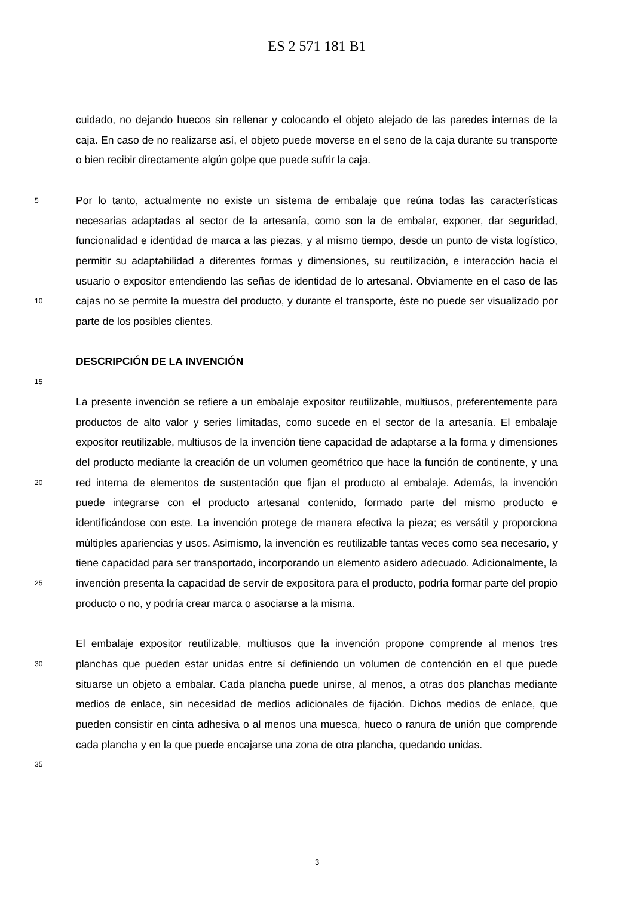ES 2 571 181 B1
cuidado, no dejando huecos sin rellenar y colocando el objeto alejado de las paredes internas de la caja. En caso de no realizarse así, el objeto puede moverse en el seno de la caja durante su transporte o bien recibir directamente algún golpe que puede sufrir la caja.
5
10
Por lo tanto, actualmente no existe un sistema de embalaje que reúna todas las características necesarias adaptadas al sector de la artesanía, como son la de embalar, exponer, dar seguridad, funcionalidad e identidad de marca a las piezas, y al mismo tiempo, desde un punto de vista logístico, permitir su adaptabilidad a diferentes formas y dimensiones, su reutilización, e interacción hacia el usuario o expositor entendiendo las señas de identidad de lo artesanal. Obviamente en el caso de las cajas no se permite la muestra del producto, y durante el transporte, éste no puede ser visualizado por parte de los posibles clientes.
15
DESCRIPCIÓN DE LA INVENCIÓN
20
25
La presente invención se refiere a un embalaje expositor reutilizable, multiusos, preferentemente para productos de alto valor y series limitadas, como sucede en el sector de la artesanía. El embalaje expositor reutilizable, multiusos de la invención tiene capacidad de adaptarse a la forma y dimensiones del producto mediante la creación de un volumen geométrico que hace la función de continente, y una red interna de elementos de sustentación que fijan el producto al embalaje. Además, la invención puede integrarse con el producto artesanal contenido, formado parte del mismo producto e identificándose con este. La invención protege de manera efectiva la pieza; es versátil y proporciona múltiples apariencias y usos. Asimismo, la invención es reutilizable tantas veces como sea necesario, y tiene capacidad para ser transportado, incorporando un elemento asidero adecuado. Adicionalmente, la invención presenta la capacidad de servir de expositora para el producto, podría formar parte del propio producto o no, y podría crear marca o asociarse a la misma.
30
35
El embalaje expositor reutilizable, multiusos que la invención propone comprende al menos tres planchas que pueden estar unidas entre sí definiendo un volumen de contención en el que puede situarse un objeto a embalar. Cada plancha puede unirse, al menos, a otras dos planchas mediante medios de enlace, sin necesidad de medios adicionales de fijación. Dichos medios de enlace, que pueden consistir en cinta adhesiva o al menos una muesca, hueco o ranura de unión que comprende cada plancha y en la que puede encajarse una zona de otra plancha, quedando unidas.
3